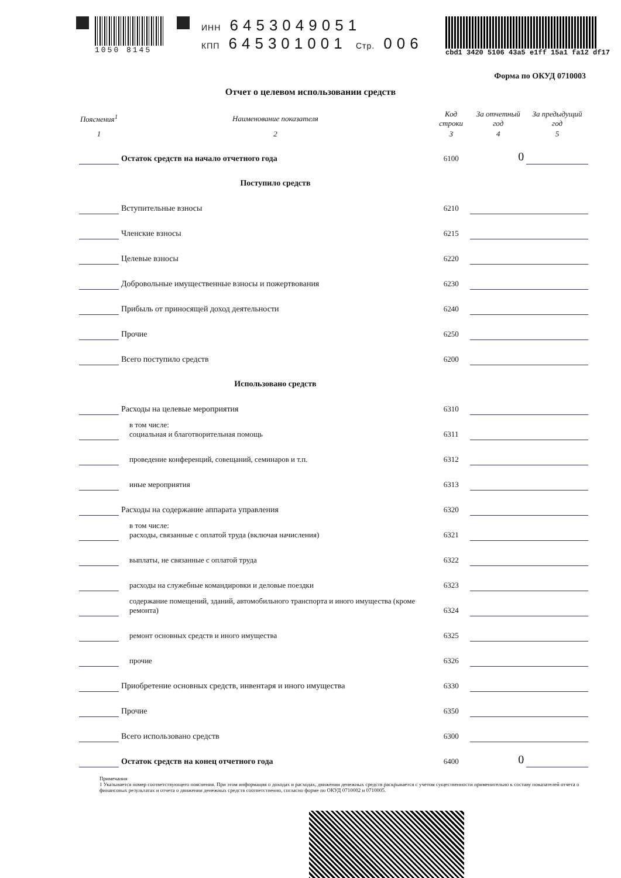1050 8145 ИНН 6453049051
КПП 645301001 Стр. 006
cbd1 3420 5106 43a5 e1ff 15a1 fa12 df17
Отчет о целевом использовании средств
Форма по ОКУД 0710003
| Пояснения<sup>1</sup> | Наименование показателя | Код строки | За отчетный год | За предыдущий год |
| --- | --- | --- | --- | --- |
| 1 | 2 | 3 | 4 | 5 |
| | Остаток средств на начало отчетного года | 6100 | 0 | |
| | Поступило средств | | | |
| | Вступительные взносы | 6210 | | |
| | Членские взносы | 6215 | | |
| | Целевые взносы | 6220 | | |
| | Добровольные имущественные взносы и пожертвования | 6230 | | |
| | Прибыль от приносящей доход деятельности | 6240 | | |
| | Прочие | 6250 | | |
| | Всего поступило средств | 6200 | | |
| | Использовано средств | | | |
| | Расходы на целевые мероприятия | 6310 | | |
| | в том числе: социальная и благотворительная помощь | 6311 | | |
| | проведение конференций, совещаний, семинаров и т.п. | 6312 | | |
| | иные мероприятия | 6313 | | |
| | Расходы на содержание аппарата управления | 6320 | | |
| | в том числе: расходы, связанные с оплатой труда (включая начисления) | 6321 | | |
| | выплаты, не связанные с оплатой труда | 6322 | | |
| | расходы на служебные командировки и деловые поездки | 6323 | | |
| | содержание помещений, зданий, автомобильного транспорта и иного имущества (кроме ремонта) | 6324 | | |
| | ремонт основных средств и иного имущества | 6325 | | |
| | прочие | 6326 | | |
| | Приобретение основных средств, инвентаря и иного имущества | 6330 | | |
| | Прочие | 6350 | | |
| | Всего использовано средств | 6300 | | |
| | Остаток средств на конец отчетного года | 6400 | 0 | |
Примечания
1 Указывается номер соответствующего пояснения. При этом информация о доходах и расходах, движении денежных средств раскрывается с учетом существенности применительно к составу показателей отчета о финансовых результатах и отчета о движении денежных средств соответственно, согласно форме по ОКУД 0710002 и 0710005.